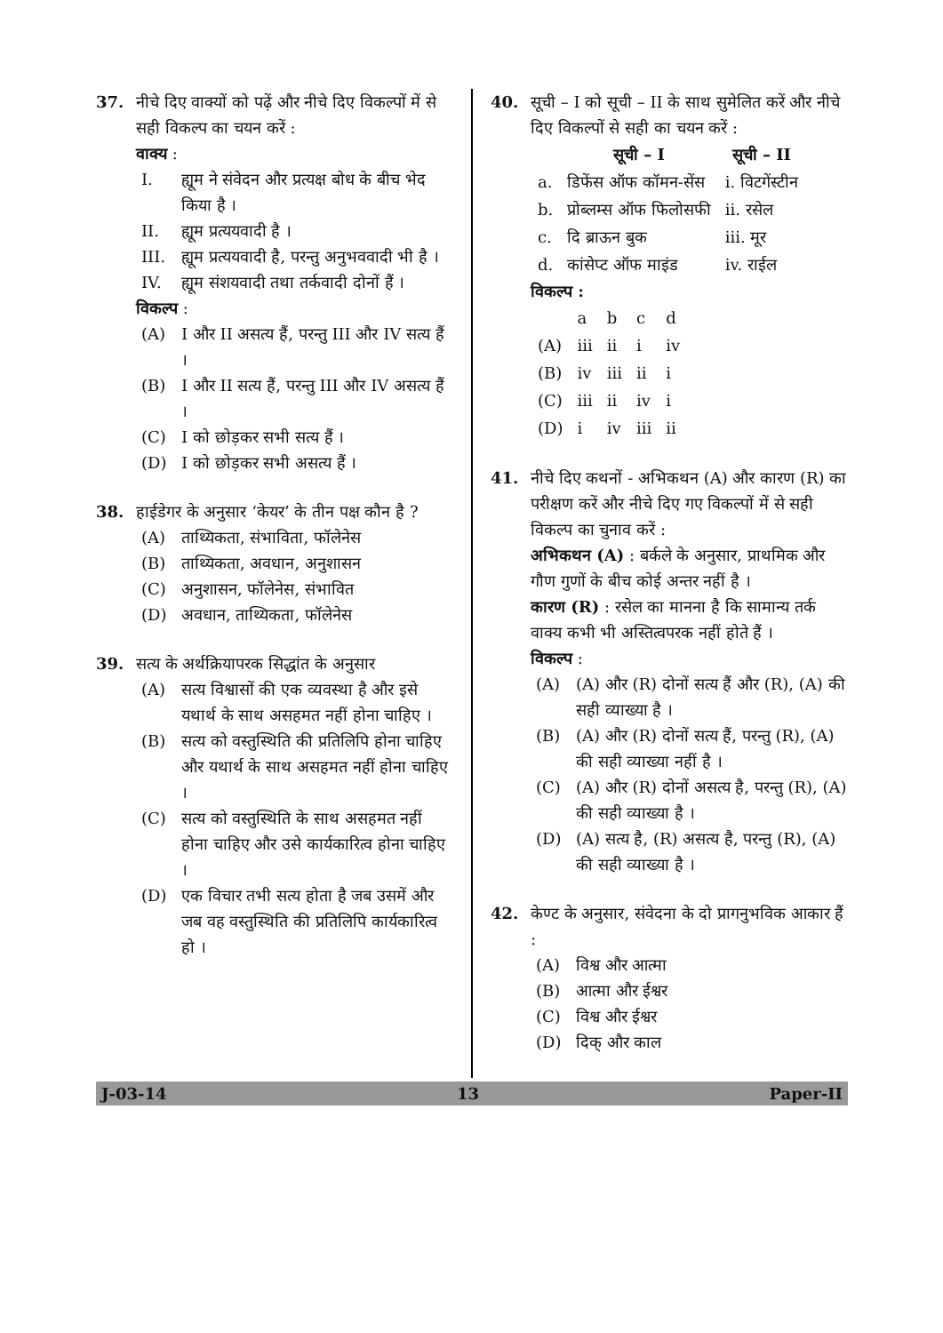37. नीचे दिए वाक्यों को पढ़ें और नीचे दिए विकल्पों में से सही विकल्प का चयन करें :
वाक्य :
I. ह्यूम ने संवेदन और प्रत्यक्ष बोध के बीच भेद किया है ।
II. ह्यूम प्रत्ययवादी है ।
III. ह्यूम प्रत्ययवादी है, परन्तु अनुभववादी भी है ।
IV. ह्यूम संशयवादी तथा तर्कवादी दोनों हैं ।
विकल्प :
(A) I और II असत्य हैं, परन्तु III और IV सत्य हैं ।
(B) I और II सत्य हैं, परन्तु III और IV असत्य हैं ।
(C) I को छोड़कर सभी सत्य हैं ।
(D) I को छोड़कर सभी असत्य हैं ।
38. हाईडेगर के अनुसार ‘केयर’ के तीन पक्ष कौन है ?
(A) ताथ्यिकता, संभाविता, फॉलेनेस
(B) ताथ्यिकता, अवधान, अनुशासन
(C) अनुशासन, फॉलेनेस, संभावित
(D) अवधान, ताथ्यिकता, फॉलेनेस
39. सत्य के अर्थक्रियापरक सिद्धांत के अनुसार
(A) सत्य विश्वासों की एक व्यवस्था है और इसे यथार्थ के साथ असहमत नहीं होना चाहिए ।
(B) सत्य को वस्तुस्थिति की प्रतिलिपि होना चाहिए और यथार्थ के साथ असहमत नहीं होना चाहिए ।
(C) सत्य को वस्तुस्थिति के साथ असहमत नहीं होना चाहिए और उसे कार्यकारित्व होना चाहिए ।
(D) एक विचार तभी सत्य होता है जब उसमें और जब वह वस्तुस्थिति की प्रतिलिपि कार्यकारित्व हो ।
40. सूची – I को सूची – II के साथ सुमेलित करें और नीचे दिए विकल्पों से सही का चयन करें :
| | सूची – I | सूची – II |
| --- | --- | --- |
| a. | डिफेंस ऑफ कॉमन-सेंस | i. विटगेंस्टीन |
| b. | प्रोब्लम्स ऑफ फिलोसफी | ii. रसेल |
| c. | दि ब्राऊन बुक | iii. मूर |
| d. | कांसेप्ट ऑफ माइंड | iv. राईल |
विकल्प :
| | a | b | c | d |
| (A) | iii | ii | i | iv |
| (B) | iv | iii | ii | i |
| (C) | iii | ii | iv | i |
| (D) | i | iv | iii | ii |
41. नीचे दिए कथनों - अभिकथन (A) और कारण (R) का परीक्षण करें और नीचे दिए गए विकल्पों में से सही विकल्प का चुनाव करें :
अभिकथन (A) : बर्कले के अनुसार, प्राथमिक और गौण गुणों के बीच कोई अन्तर नहीं है ।
कारण (R) : रसेल का मानना है कि सामान्य तर्क वाक्य कभी भी अस्तित्वपरक नहीं होते हैं ।
विकल्प :
(A) (A) और (R) दोनों सत्य हैं और (R), (A) की सही व्याख्या है ।
(B) (A) और (R) दोनों सत्य हैं, परन्तु (R), (A) की सही व्याख्या नहीं है ।
(C) (A) और (R) दोनों असत्य है, परन्तु (R), (A) की सही व्याख्या है ।
(D) (A) सत्य है, (R) असत्य है, परन्तु (R), (A) की सही व्याख्या है ।
42. केण्ट के अनुसार, संवेदना के दो प्रागनुभविक आकार हैं :
(A) विश्व और आत्मा
(B) आत्मा और ईश्वर
(C) विश्व और ईश्वर
(D) दिक् और काल
J-03-14 13 Paper-II